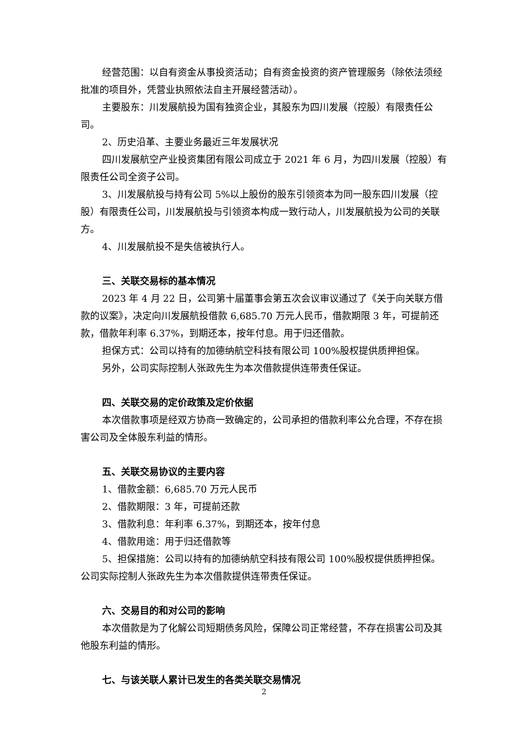经营范围：以自有资金从事投资活动；自有资金投资的资产管理服务（除依法须经批准的项目外，凭营业执照依法自主开展经营活动）。
主要股东：川发展航投为国有独资企业，其股东为四川发展（控股）有限责任公司。
2、历史沿革、主要业务最近三年发展状况
四川发展航空产业投资集团有限公司成立于 2021 年 6 月，为四川发展（控股）有限责任公司全资子公司。
3、川发展航投与持有公司 5%以上股份的股东引领资本为同一股东四川发展（控股）有限责任公司，川发展航投与引领资本构成一致行动人，川发展航投为公司的关联方。
4、川发展航投不是失信被执行人。
三、关联交易标的基本情况
2023 年 4 月 22 日，公司第十届董事会第五次会议审议通过了《关于向关联方借款的议案》，决定向川发展航投借款 6,685.70 万元人民币，借款期限 3 年，可提前还款，借款年利率 6.37%，到期还本，按年付息。用于归还借款。
担保方式：公司以持有的加德纳航空科技有限公司 100%股权提供质押担保。
另外，公司实际控制人张政先生为本次借款提供连带责任保证。
四、关联交易的定价政策及定价依据
本次借款事项是经双方协商一致确定的，公司承担的借款利率公允合理，不存在损害公司及全体股东利益的情形。
五、关联交易协议的主要内容
1、借款金额：6,685.70 万元人民币
2、借款期限：3 年，可提前还款
3、借款利息：年利率 6.37%，到期还本，按年付息
4、借款用途：用于归还借款等
5、担保措施：公司以持有的加德纳航空科技有限公司 100%股权提供质押担保。公司实际控制人张政先生为本次借款提供连带责任保证。
六、交易目的和对公司的影响
本次借款是为了化解公司短期债务风险，保障公司正常经营，不存在损害公司及其他股东利益的情形。
七、与该关联人累计已发生的各类关联交易情况
2